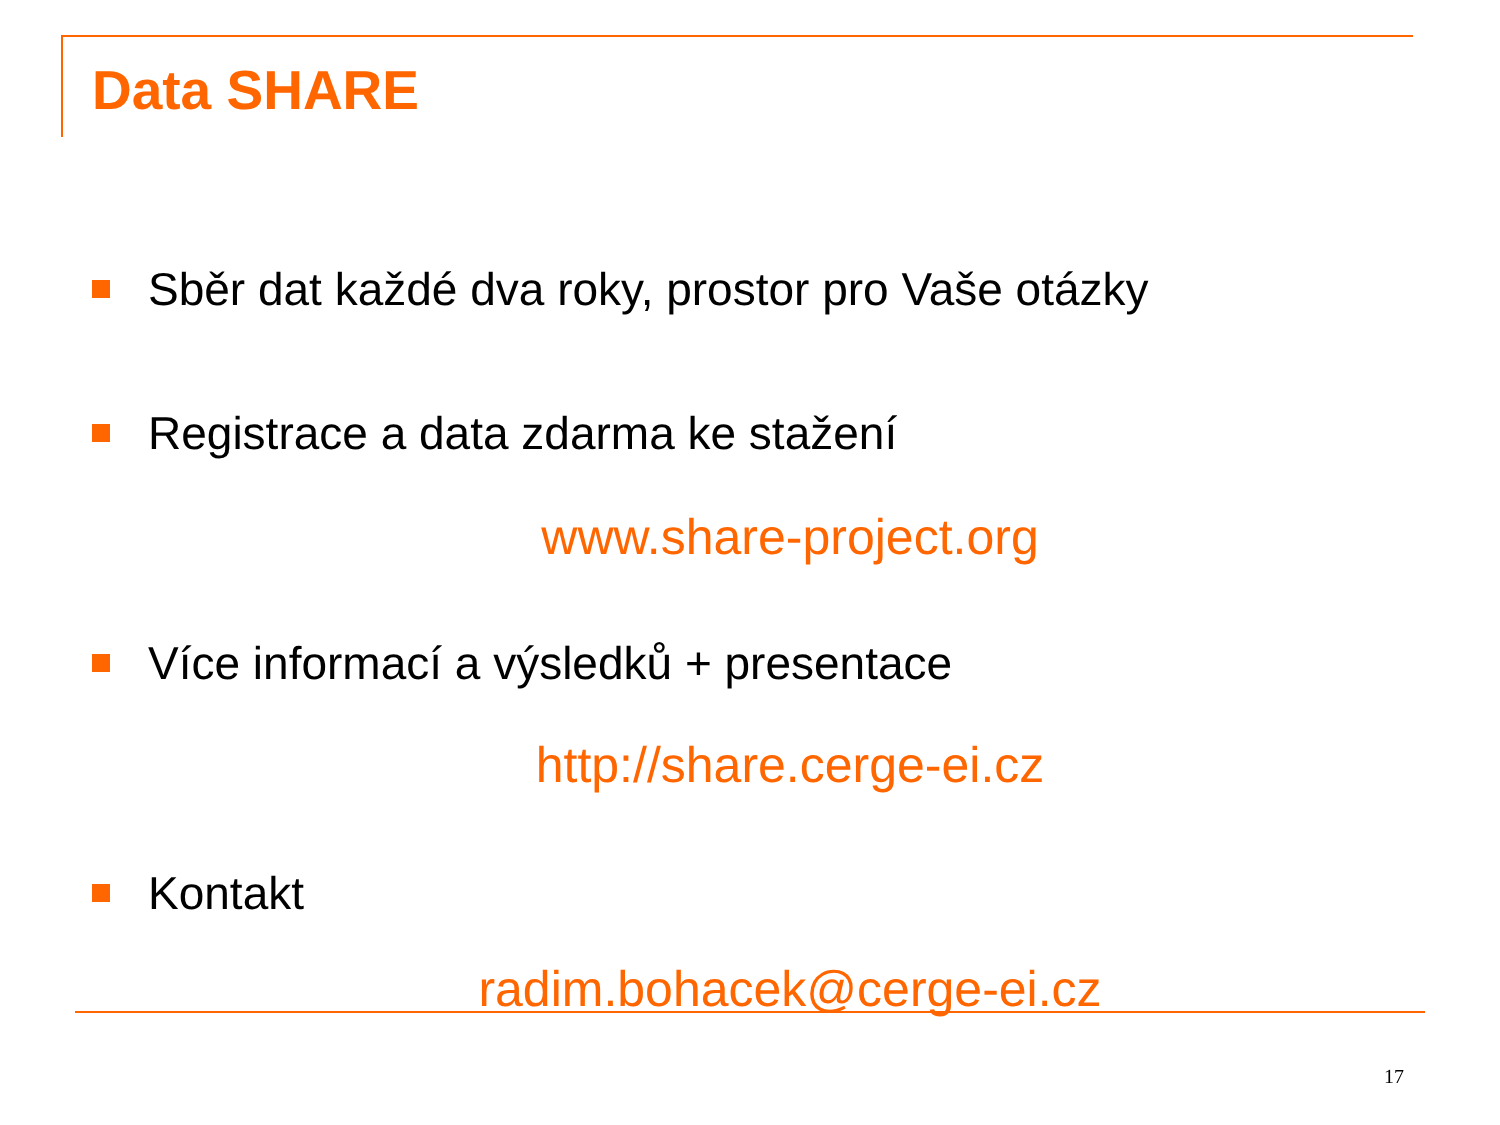Data SHARE
Sběr dat každé dva roky, prostor pro Vaše otázky
Registrace a data zdarma ke stažení
www.share-project.org
Více informací a výsledků + presentace
http://share.cerge-ei.cz
Kontakt
radim.bohacek@cerge-ei.cz
17